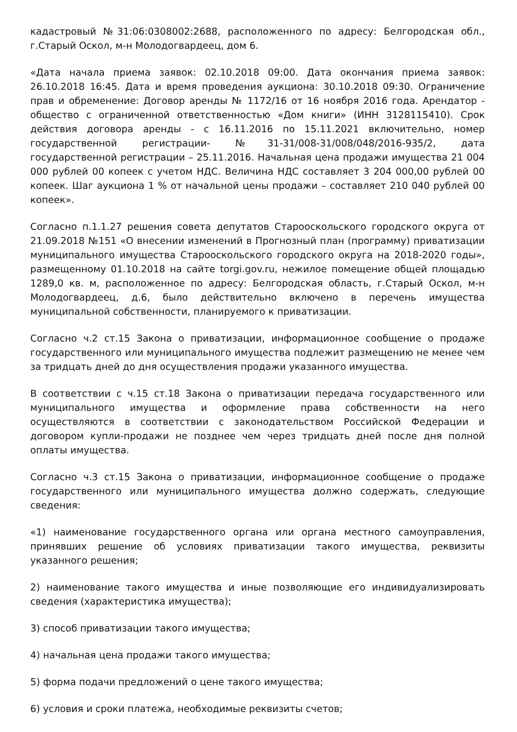кадастровый №31:06:0308002:2688, расположенного по адресу: Белгородская обл., г.Старый Оскол, м-н Молодогвардеец, дом 6.
«Дата начала приема заявок: 02.10.2018 09:00. Дата окончания приема заявок: 26.10.2018 16:45. Дата и время проведения аукциона: 30.10.2018 09:30. Ограничение прав и обременение: Договор аренды № 1172/16 от 16 ноября 2016 года. Арендатор - общество с ограниченной ответственностью «Дом книги» (ИНН 3128115410). Срок действия договора аренды - с 16.11.2016 по 15.11.2021 включительно, номер государственной регистрации- №31-31/008-31/008/048/2016-935/2, дата государственной регистрации – 25.11.2016. Начальная цена продажи имущества 21 004 000 рублей 00 копеек с учетом НДС. Величина НДС составляет 3 204 000,00 рублей 00 копеек. Шаг аукциона 1 % от начальной цены продажи – составляет 210 040 рублей 00 копеек».
Согласно п.1.1.27 решения совета депутатов Старооскольского городского округа от 21.09.2018 №151 «О внесении изменений в Прогнозный план (программу) приватизации муниципального имущества Старооскольского городского округа на 2018-2020 годы», размещенному 01.10.2018 на сайте torgi.gov.ru, нежилое помещение общей площадью 1289,0 кв. м, расположенное по адресу: Белгородская область, г.Старый Оскол, м-н Молодогвардеец, д.6, было действительно включено в перечень имущества муниципальной собственности, планируемого к приватизации.
Согласно ч.2 ст.15 Закона о приватизации, информационное сообщение о продаже государственного или муниципального имущества подлежит размещению не менее чем за тридцать дней до дня осуществления продажи указанного имущества.
В соответствии с ч.15 ст.18 Закона о приватизации передача государственного или муниципального имущества и оформление права собственности на него осуществляются в соответствии с законодательством Российской Федерации и договором купли-продажи не позднее чем через тридцать дней после дня полной оплаты имущества.
Согласно ч.3 ст.15 Закона о приватизации, информационное сообщение о продаже государственного или муниципального имущества должно содержать, следующие сведения:
«1) наименование государственного органа или органа местного самоуправления, принявших решение об условиях приватизации такого имущества, реквизиты указанного решения;
2) наименование такого имущества и иные позволяющие его индивидуализировать сведения (характеристика имущества);
3) способ приватизации такого имущества;
4) начальная цена продажи такого имущества;
5) форма подачи предложений о цене такого имущества;
6) условия и сроки платежа, необходимые реквизиты счетов;